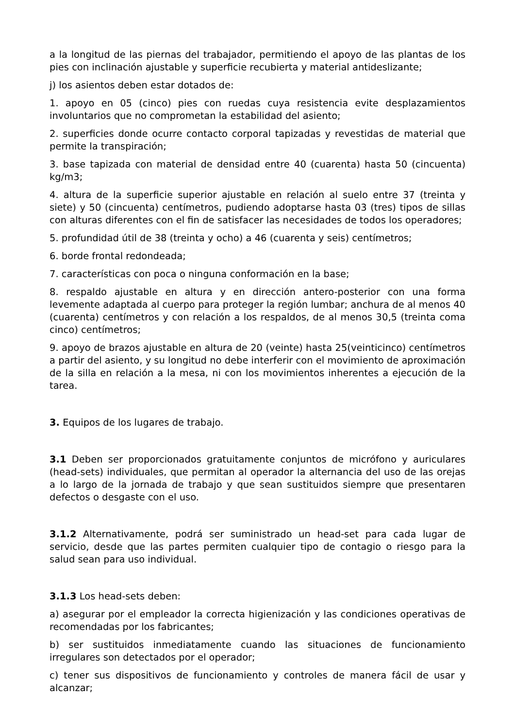a la longitud de las piernas del trabajador, permitiendo el apoyo de las plantas de los pies con inclinación ajustable y superficie recubierta y material antideslizante;
j) los asientos deben estar dotados de:
1. apoyo en 05 (cinco) pies con ruedas cuya resistencia evite desplazamientos involuntarios que no comprometan la estabilidad del asiento;
2. superficies donde ocurre contacto corporal tapizadas y revestidas de material que permite la transpiración;
3. base tapizada con material de densidad entre 40 (cuarenta) hasta 50 (cincuenta) kg/m3;
4. altura de la superficie superior ajustable en relación al suelo entre 37 (treinta y siete) y 50 (cincuenta) centímetros, pudiendo adoptarse hasta 03 (tres) tipos de sillas con alturas diferentes con el fin de satisfacer las necesidades de todos los operadores;
5. profundidad útil de 38 (treinta y ocho) a 46 (cuarenta y seis) centímetros;
6. borde frontal redondeada;
7. características con poca o ninguna conformación en la base;
8. respaldo ajustable en altura y en dirección antero-posterior con una forma levemente adaptada al cuerpo para proteger la región lumbar; anchura de al menos 40 (cuarenta) centímetros y con relación a los respaldos, de al menos 30,5 (treinta coma cinco) centímetros;
9. apoyo de brazos ajustable en altura de 20 (veinte) hasta 25(veinticinco) centímetros a partir del asiento, y su longitud no debe interferir con el movimiento de aproximación de la silla en relación a la mesa, ni con los movimientos inherentes a ejecución de la tarea.
3. Equipos de los lugares de trabajo.
3.1 Deben ser proporcionados gratuitamente conjuntos de micrófono y auriculares (head-sets) individuales, que permitan al operador la alternancia del uso de las orejas a lo largo de la jornada de trabajo y que sean sustituidos siempre que presentaren defectos o desgaste con el uso.
3.1.2 Alternativamente, podrá ser suministrado un head-set para cada lugar de servicio, desde que las partes permiten cualquier tipo de contagio o riesgo para la salud sean para uso individual.
3.1.3 Los head-sets deben:
a) asegurar por el empleador la correcta higienización y las condiciones operativas de recomendadas por los fabricantes;
b) ser sustituidos inmediatamente cuando las situaciones de funcionamiento irregulares son detectados por el operador;
c) tener sus dispositivos de funcionamiento y controles de manera fácil de usar y alcanzar;